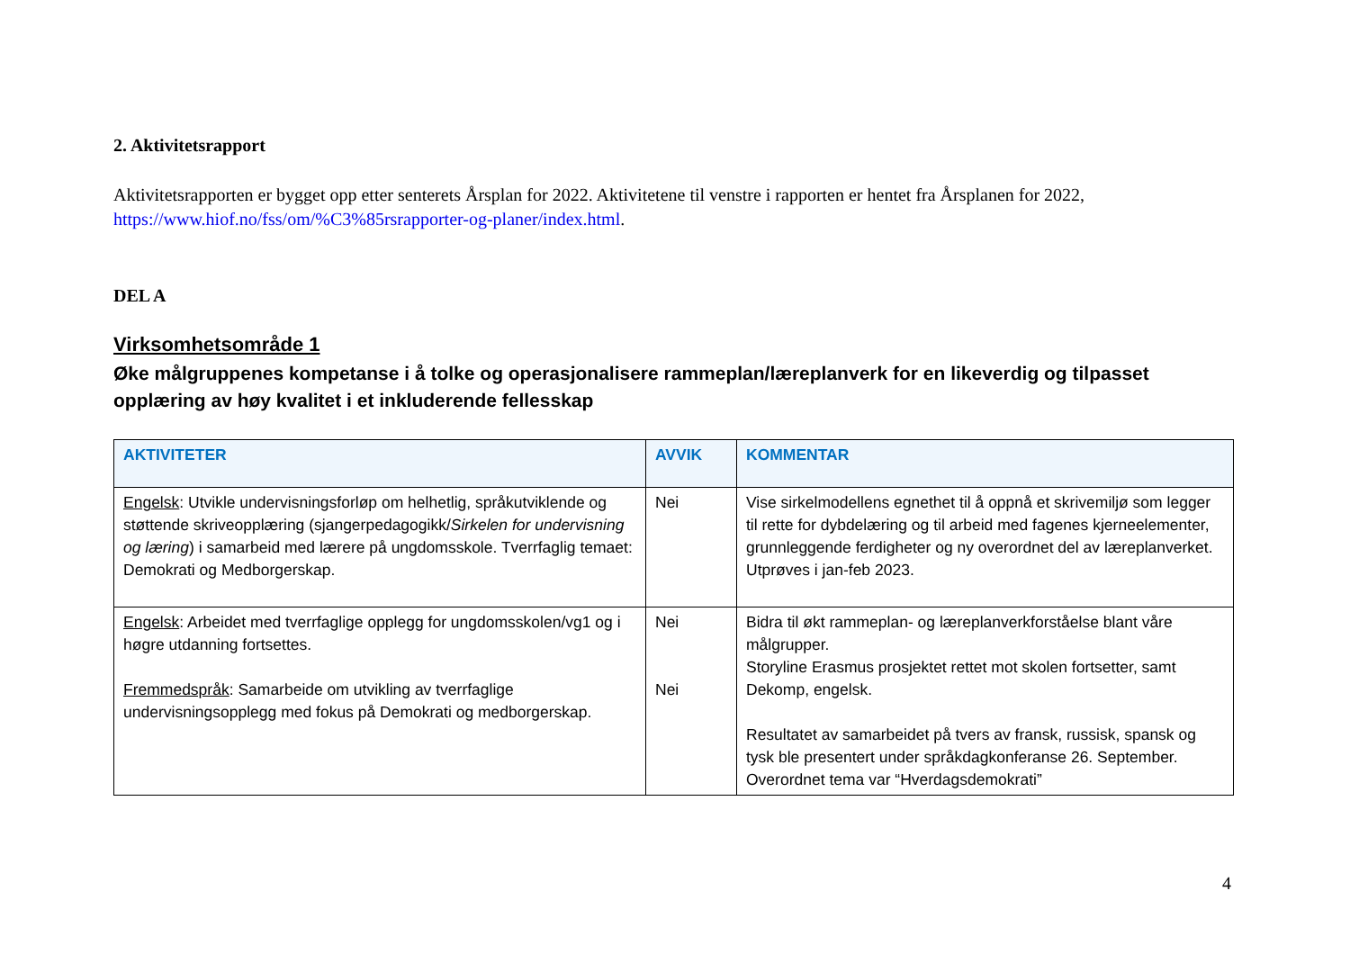2. Aktivitetsrapport
Aktivitetsrapporten er bygget opp etter senterets Årsplan for 2022. Aktivitetene til venstre i rapporten er hentet fra Årsplanen for 2022, https://www.hiof.no/fss/om/%C3%85rsrapporter-og-planer/index.html.
DEL A
Virksomhetsområde 1
Øke målgruppenes kompetanse i å tolke og operasjonalisere rammeplan/læreplanverk for en likeverdig og tilpasset opplæring av høy kvalitet i et inkluderende fellesskap
| AKTIVITETER | AVVIK | KOMMENTAR |
| --- | --- | --- |
| Engelsk : Utvikle undervisningsforløp om helhetlig, språkutviklende og støttende skriveopplæring (sjangerpedagogikk/ Sirkelen for undervisning og læring ) i samarbeid med lærere på ungdomsskole. Tverrfaglig temaet: Demokrati og Medborgerskap. | Nei | Vise sirkelmodellens egnethet til å oppnå et skrivemiljø som legger til rette for dybdelæring og til arbeid med fagenes kjerneelementer, grunnleggende ferdigheter og ny overordnet del av læreplanverket. Utprøves i jan-feb 2023. |
| Engelsk : Arbeidet med tverrfaglige opplegg for ungdomsskolen/vg1 og i høgre utdanning fortsettes. Fremmedspråk : Samarbeide om utvikling av tverrfaglige undervisningsopplegg med fokus på Demokrati og medborgerskap. | Nei Nei | Bidra til økt rammeplan- og læreplanverkforståelse blant våre målgrupper. Storyline Erasmus prosjektet rettet mot skolen fortsetter, samt Dekomp, engelsk. Resultatet av samarbeidet på tvers av fransk, russisk, spansk og tysk ble presentert under språkdagkonferanse 26. September. Overordnet tema var “Hverdagsdemokrati” |
4